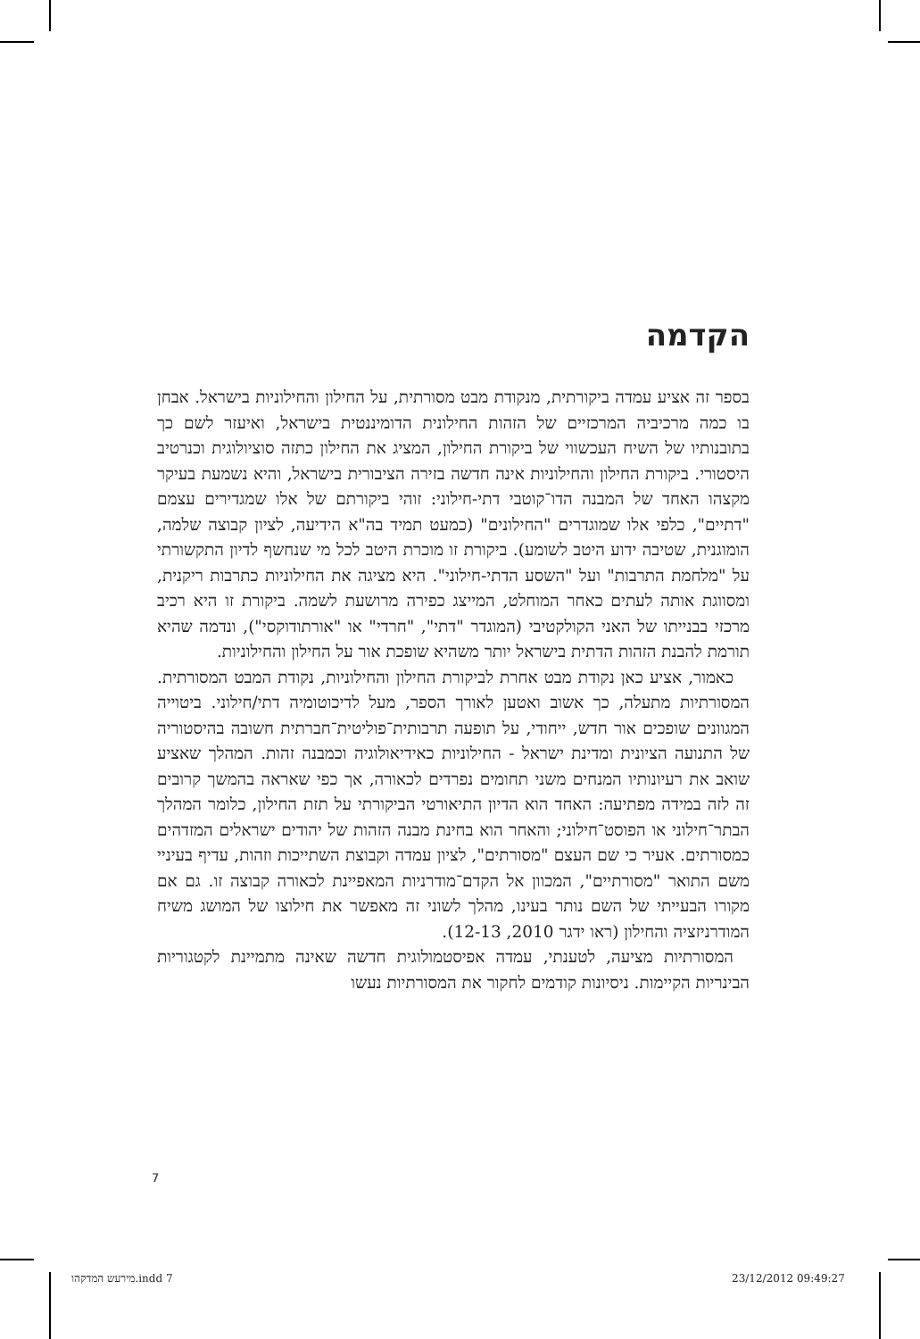הקדמה
בספר זה אציע עמדה ביקורתית, מנקודת מבט מסורתית, על החילון והחילוניות בישראל. אבחן בו כמה מרכיביה המרכזיים של הזהות החילונית הדומיננטית בישראל, ואיעזר לשם כך בתובנותיו של השיח העכשווי של ביקורת החילון, המציג את החילון כתזה סוציולוגית וכנרטיב היסטורי. ביקורת החילון והחילוניות אינה חדשה בזירה הציבורית בישראל, והיא נשמעת בעיקר מקצהו האחד של המבנה הדו־קוטבי דתי-חילוני: זוהי ביקורתם של אלו שמגדירים עצמם "דתיים", כלפי אלו שמוגדרים "החילונים" (כמעט תמיד בה"א הידיעה, לציון קבוצה שלמה, הומוגנית, שטיבה ידוע היטב לשומע). ביקורת זו מוכרת היטב לכל מי שנחשף לדיון התקשורתי על "מלחמת התרבות" ועל "השסע הדתי-חילוני". היא מציגה את החילוניות כתרבות ריקנית, ומסווגת אותה לעתים כאחר המוחלט, המייצג כפירה מרושעת לשמה. ביקורת זו היא רכיב מרכזי בבנייתו של האני הקולקטיבי (המוגדר "דתי", "חרדי" או "אורתודוקסי"), ונדמה שהיא תורמת להבנת הזהות הדתית בישראל יותר משהיא שופכת אור על החילון והחילוניות.
כאמור, אציע כאן נקודת מבט אחרת לביקורת החילון והחילוניות, נקודת המבט המסורתית. המסורתיות מתעלה, כך אשוב ואטען לאורך הספר, מעל לדיכוטומיה דתי/חילוני. ביטוייה המגוונים שופכים אור חדש, ייחודי, על תופעה תרבותית־פוליטית־חברתית חשובה בהיסטוריה של התנועה הציונית ומדינת ישראל - החילוניות כאידיאולוגיה וכמבנה זהות. המהלך שאציע שואב את רעיונותיו המנחים משני תחומים נפרדים לכאורה, אך כפי שאראה בהמשך קרובים זה לזה במידה מפתיעה: האחד הוא הדיון התיאורטי הביקורתי על תזת החילון, כלומר המהלך הבתר־חילוני או הפוסט־חילוני; והאחר הוא בחינת מבנה הזהות של יהודים ישראלים המזדהים כמסורתים. אעיר כי שם העצם "מסורתים", לציון עמדה וקבוצת השתייכות וזהות, עדיף בעיניי משם התואר "מסורתיים", המכוון אל הקדם־מודרניות המאפיינת לכאורה קבוצה זו. גם אם מקורו הבעייתי של השם נותר בעינו, מהלך לשוני זה מאפשר את חילוצו של המושג משיח המודרניזציה והחילון (ראו ידגר 2010, 12-13).
המסורתיות מציעה, לטענתי, עמדה אפיסטמולוגית חדשה שאינה מתמיינת לקטגוריות הבינריות הקיימות. ניסיונות קודמים לחקור את המסורתיות נעשו
7
מירעש המדקהו.indd 7 23/12/2012 09:49:27